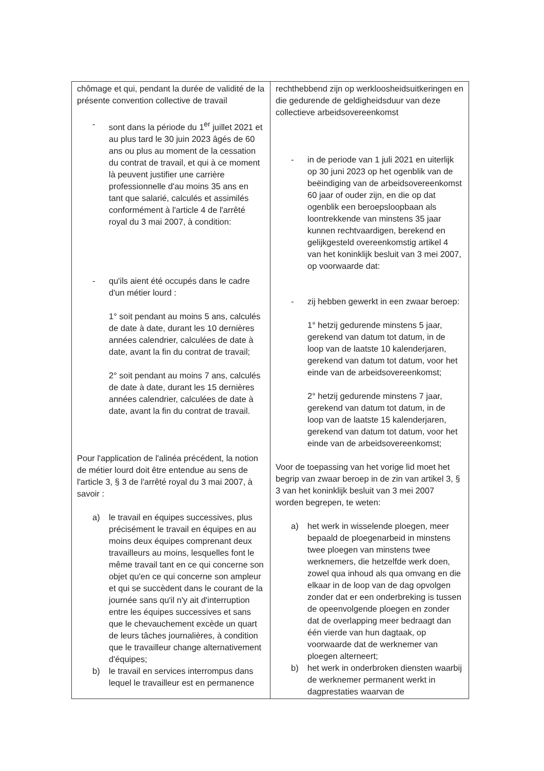| chômage et qui, pendant la durée de validité de la présente convention collective de travail - sont dans la période du 1<sup>er</sup> juillet 2021 et au plus tard le 30 juin 2023 âgés de 60 ans ou plus au moment de la cessation du contrat de travail, et qui à ce moment là peuvent justifier une carrière professionnelle d'au moins 35 ans en tant que salarié, calculés et assimilés conformément à l'article 4 de l'arrêté royal du 3 mai 2007, à condition: - qu'ils aient été occupés dans le cadre d'un métier lourd : 1° soit pendant au moins 5 ans, calculés de date à date, durant les 10 dernières années calendrier, calculées de date à date, avant la fin du contrat de travail; 2° soit pendant au moins 7 ans, calculés de date à date, durant les 15 dernières années calendrier, calculées de date à date, avant la fin du contrat de travail. Pour l'application de l'alinéa précédent, la notion de métier lourd doit être entendue au sens de l'article 3, § 3 de l'arrêté royal du 3 mai 2007, à savoir : a) le travail en équipes successives, plus précisément le travail en équipes en au moins deux équipes comprenant deux travailleurs au moins, lesquelles font le même travail tant en ce qui concerne son objet qu'en ce qui concerne son ampleur et qui se succèdent dans le courant de la journée sans qu'il n'y ait d'interruption entre les équipes successives et sans que le chevauchement excède un quart de leurs tâches journalières, à condition que le travailleur change alternativement d'équipes; b) le travail en services interrompus dans lequel le travailleur est en permanence | rechthebbend zijn op werkloosheidsuitkeringen en die gedurende de geldigheidsduur van deze collectieve arbeidsovereenkomst - in de periode van 1 juli 2021 en uiterlijk op 30 juni 2023 op het ogenblik van de beëindiging van de arbeidsovereenkomst 60 jaar of ouder zijn, en die op dat ogenblik een beroepsloopbaan als loontrekkende van minstens 35 jaar kunnen rechtvaardigen, berekend en gelijkgesteld overeenkomstig artikel 4 van het koninklijk besluit van 3 mei 2007, op voorwaarde dat: - zij hebben gewerkt in een zwaar beroep: 1° hetzij gedurende minstens 5 jaar, gerekend van datum tot datum, in de loop van de laatste 10 kalenderjaren, gerekend van datum tot datum, voor het einde van de arbeidsovereenkomst; 2° hetzij gedurende minstens 7 jaar, gerekend van datum tot datum, in de loop van de laatste 15 kalenderjaren, gerekend van datum tot datum, voor het einde van de arbeidsovereenkomst; Voor de toepassing van het vorige lid moet het begrip van zwaar beroep in de zin van artikel 3, § 3 van het koninklijk besluit van 3 mei 2007 worden begrepen, te weten: a) het werk in wisselende ploegen, meer bepaald de ploegenarbeid in minstens twee ploegen van minstens twee werknemers, die hetzelfde werk doen, zowel qua inhoud als qua omvang en die elkaar in de loop van de dag opvolgen zonder dat er een onderbreking is tussen de opeenvolgende ploegen en zonder dat de overlapping meer bedraagt dan één vierde van hun dagtaak, op voorwaarde dat de werknemer van ploegen alterneert; b) het werk in onderbroken diensten waarbij de werknemer permanent werkt in dagprestaties waarvan de |